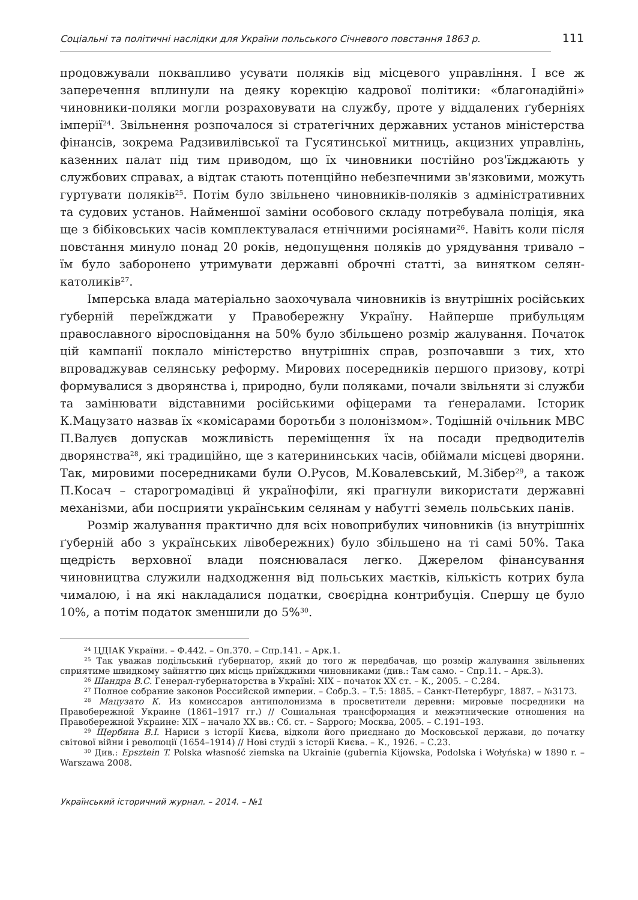Соціальні та політичні наслідки для України польського Січневого повстання 1863 р. 111
продовжували поквапливо усувати поляків від місцевого управління. І все ж заперечення вплинули на деяку корекцію кадрової політики: «благонадійні» чиновники-поляки могли розраховувати на службу, проте у віддалених ґуберніях імперії<sup>24</sup>. Звільнення розпочалося зі стратегічних державних установ міністерства фінансів, зокрема Радзивилівської та Гусятинської митниць, акцизних управлінь, казенних палат під тим приводом, що їх чиновники постійно роз'їжджають у службових справах, а відтак стають потенційно небезпечними зв'язковими, можуть гуртувати поляків<sup>25</sup>. Потім було звільнено чиновників-поляків з адміністративних та судових установ. Найменшої заміни особового складу потребувала поліція, яка ще з бібіковських часів комплектувалася етнічними росіянами<sup>26</sup>. Навіть коли після повстання минуло понад 20 років, недопущення поляків до урядування тривало – їм було заборонено утримувати державні оброчні статті, за винятком селян-католиків<sup>27</sup>.
Імперська влада матеріально заохочувала чиновників із внутрішніх російських ґуберній переїжджати у Правобережну Україну. Найперше прибульцям православного віросповідання на 50% було збільшено розмір жалування. Початок цій кампанії поклало міністерство внутрішніх справ, розпочавши з тих, хто впроваджував селянську реформу. Мирових посередників першого призову, котрі формувалися з дворянства і, природно, були поляками, почали звільняти зі служби та замінювати відставними російськими офіцерами та ґенералами. Історик К.Мацузато назвав їх «комісарами боротьби з полонізмом». Тодішній очільник МВС П.Валуєв допускав можливість переміщення їх на посади предводителів дворянства<sup>28</sup>, які традиційно, ще з катерининських часів, обіймали місцеві дворяни. Так, мировими посередниками були О.Русов, М.Ковалевський, М.Зібер<sup>29</sup>, а також П.Косач – старогромадівці й українофіли, які прагнули використати державні механізми, аби посприяти українським селянам у набутті земель польських панів.
Розмір жалування практично для всіх новоприбулих чиновників (із внутрішніх ґуберній або з українських лівобережних) було збільшено на ті самі 50%. Така щедрість верховної влади пояснювалася легко. Джерелом фінансування чиновництва служили надходження від польських маєтків, кількість котрих була чималою, і на які накладалися податки, своєрідна контрибуція. Спершу це було 10%, а потім податок зменшили до 5%<sup>30</sup>.
<sup>24</sup> ЦДІАК України. – Ф.442. – Оп.370. – Спр.141. – Арк.1.
<sup>25</sup> Так уважав подільський ґубернатор, який до того ж передбачав, що розмір жалування звільнених сприятиме швидкому зайняттю цих місць приїжджими чиновниками (див.: Там само. – Спр.11. – Арк.3).
<sup>26</sup> Шандра В.С. Генерал-губернаторства в Україні: XIX – початок XX ст. – К., 2005. – С.284.
<sup>27</sup> Полное собрание законов Российской империи. – Собр.3. – Т.5: 1885. – Санкт-Петербург, 1887. – №3173.
<sup>28</sup> Мацузато К. Из комиссаров антиполонизма в просветители деревни: мировые посредники на Правобережной Украине (1861–1917 гг.) // Социальная трансформация и межэтнические отношения на Правобережной Украине: XIX – начало XX вв.: Сб. ст. – Sapporo; Москва, 2005. – С.191–193.
<sup>29</sup> Щербина В.І. Нариси з історії Києва, відколи його приєднано до Московської держави, до початку світової війни і революції (1654–1914) // Нові студії з історії Києва. – К., 1926. – С.23.
<sup>30</sup> Див.: Epsztein T. Polska własność ziemska na Ukrainie (gubernia Kijowska, Podolska i Wołyńska) w 1890 r. – Warszawa 2008.
Український історичний журнал. – 2014. – №1